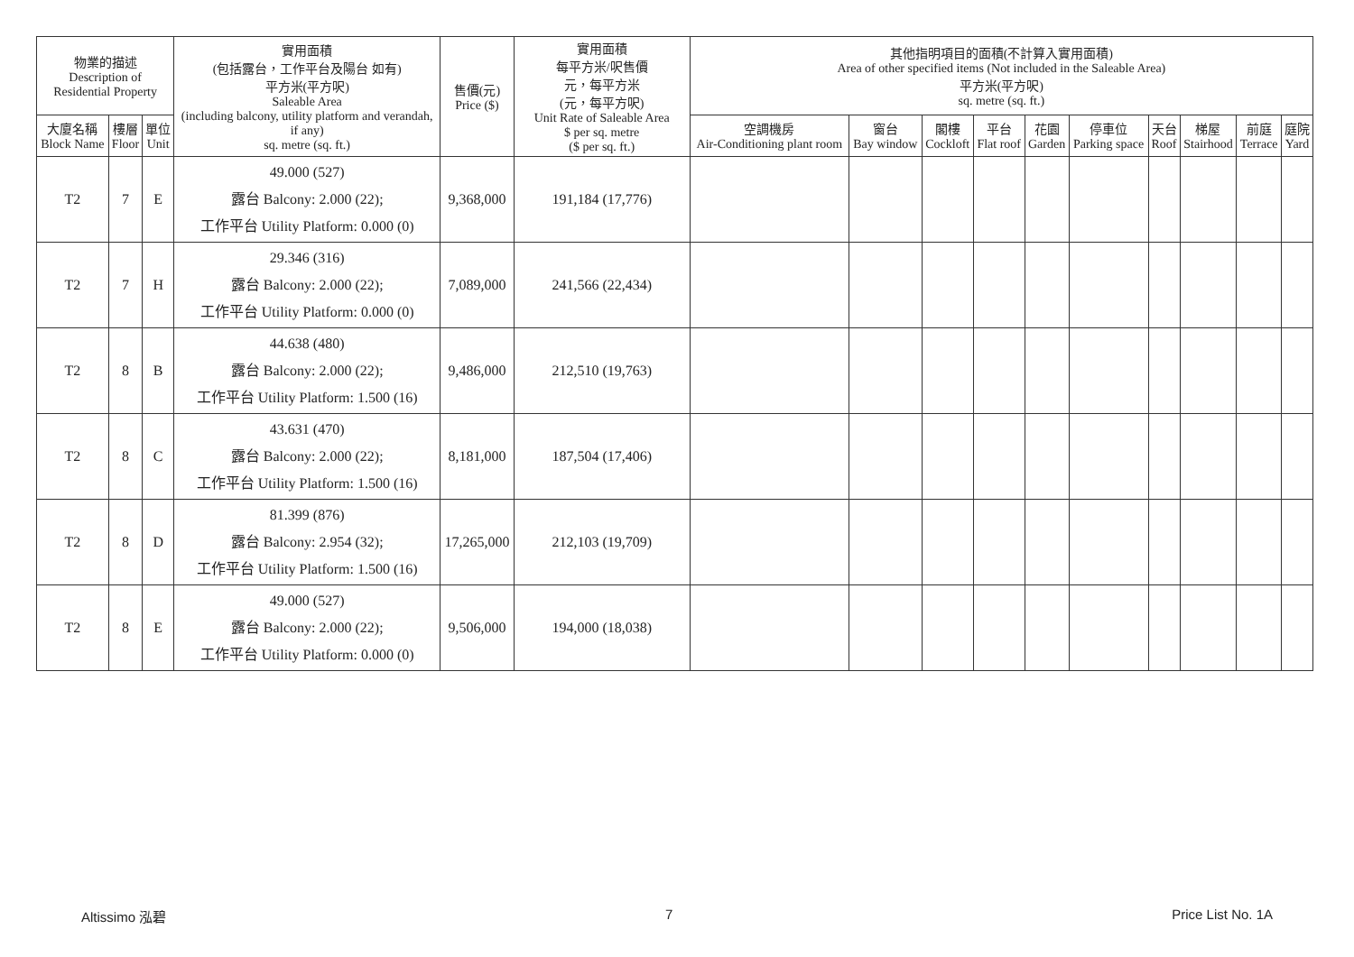| 物業的描述 Description of Residential Property | | | 實用面積 (包括露台，工作平台及陽台 如有) 平方米(平方呎) Saleable Area (including balcony, utility platform and verandah, if any) sq. metre (sq. ft.) | 售價(元) Price ($) | 實用面積 每平方米/呎售價 元，每平方米 (元，每平方呎) Unit Rate of Saleable Area $ per sq. metre ($ per sq. ft.) | 其他指明項目的面積(不計算入實用面積) Area of other specified items (Not included in the Saleable Area) 平方米(平方呎) sq. metre (sq. ft.) | | | | | | | | | |
| --- | --- | --- | --- | --- | --- | --- | --- | --- | --- | --- | --- | --- | --- | --- | --- |
| 大廈名稱 Block Name | 樓層 Floor | 單位 Unit | | | | 空調機房 Air-Conditioning plant room | 窗台 Bay window | 閣樓 Cockloft | 平台 Flat roof | 花園 Garden | 停車位 Parking space | 天台 Roof | 梯屋 Stairhood | 前庭 Terrace | 庭院 Yard |
| T2 | 7 | E | 49.000 (527) 露台 Balcony: 2.000 (22); 工作平台 Utility Platform: 0.000 (0) | 9,368,000 | 191,184 (17,776) | | | | | | | | | | |
| T2 | 7 | H | 29.346 (316) 露台 Balcony: 2.000 (22); 工作平台 Utility Platform: 0.000 (0) | 7,089,000 | 241,566 (22,434) | | | | | | | | | | |
| T2 | 8 | B | 44.638 (480) 露台 Balcony: 2.000 (22); 工作平台 Utility Platform: 1.500 (16) | 9,486,000 | 212,510 (19,763) | | | | | | | | | | |
| T2 | 8 | C | 43.631 (470) 露台 Balcony: 2.000 (22); 工作平台 Utility Platform: 1.500 (16) | 8,181,000 | 187,504 (17,406) | | | | | | | | | | |
| T2 | 8 | D | 81.399 (876) 露台 Balcony: 2.954 (32); 工作平台 Utility Platform: 1.500 (16) | 17,265,000 | 212,103 (19,709) | | | | | | | | | | |
| T2 | 8 | E | 49.000 (527) 露台 Balcony: 2.000 (22); 工作平台 Utility Platform: 0.000 (0) | 9,506,000 | 194,000 (18,038) | | | | | | | | | | |
Altissimo 泓碧 7 Price List No. 1A